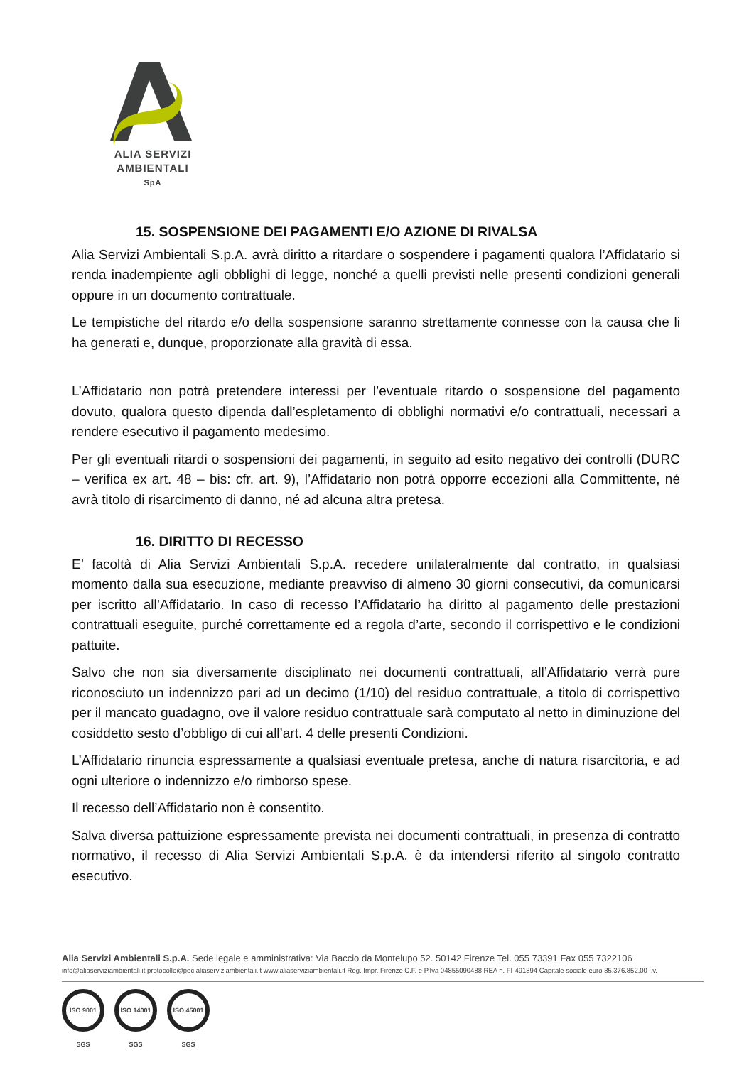ALIA SERVIZI
AMBIENTALI
SpA
15. SOSPENSIONE DEI PAGAMENTI E/O AZIONE DI RIVALSA
Alia Servizi Ambientali S.p.A. avrà diritto a ritardare o sospendere i pagamenti qualora l’Affidatario si renda inadempiente agli obblighi di legge, nonché a quelli previsti nelle presenti condizioni generali oppure in un documento contrattuale.
Le tempistiche del ritardo e/o della sospensione saranno strettamente connesse con la causa che li ha generati e, dunque, proporzionate alla gravità di essa.
L’Affidatario non potrà pretendere interessi per l’eventuale ritardo o sospensione del pagamento dovuto, qualora questo dipenda dall’espletamento di obblighi normativi e/o contrattuali, necessari a rendere esecutivo il pagamento medesimo.
Per gli eventuali ritardi o sospensioni dei pagamenti, in seguito ad esito negativo dei controlli (DURC – verifica ex art. 48 – bis: cfr. art. 9), l’Affidatario non potrà opporre eccezioni alla Committente, né avrà titolo di risarcimento di danno, né ad alcuna altra pretesa.
16. DIRITTO DI RECESSO
E’ facoltà di Alia Servizi Ambientali S.p.A. recedere unilateralmente dal contratto, in qualsiasi momento dalla sua esecuzione, mediante preavviso di almeno 30 giorni consecutivi, da comunicarsi per iscritto all’Affidatario. In caso di recesso l’Affidatario ha diritto al pagamento delle prestazioni contrattuali eseguite, purché correttamente ed a regola d’arte, secondo il corrispettivo e le condizioni pattuite.
Salvo che non sia diversamente disciplinato nei documenti contrattuali, all’Affidatario verrà pure riconosciuto un indennizzo pari ad un decimo (1/10) del residuo contrattuale, a titolo di corrispettivo per il mancato guadagno, ove il valore residuo contrattuale sarà computato al netto in diminuzione del cosiddetto sesto d’obbligo di cui all’art. 4 delle presenti Condizioni.
L’Affidatario rinuncia espressamente a qualsiasi eventuale pretesa, anche di natura risarcitoria, e ad ogni ulteriore o indennizzo e/o rimborso spese.
Il recesso dell’Affidatario non è consentito.
Salva diversa pattuizione espressamente prevista nei documenti contrattuali, in presenza di contratto normativo, il recesso di Alia Servizi Ambientali S.p.A. è da intendersi riferito al singolo contratto esecutivo.
Alia Servizi Ambientali S.p.A. Sede legale e amministrativa: Via Baccio da Montelupo 52. 50142 Firenze Tel. 055 73391 Fax 055 7322106
info@aliaserviziambientali.it protocollo@pec.aliaserviziambientali.it www.aliaserviziambientali.it Reg. Impr. Firenze C.F. e P.Iva 04855090488 REA n. FI-491894 Capitale sociale euro 85.376.852,00 i.v.
ISO 9001 SGS
ISO 14001 SGS
ISO 45001 SGS